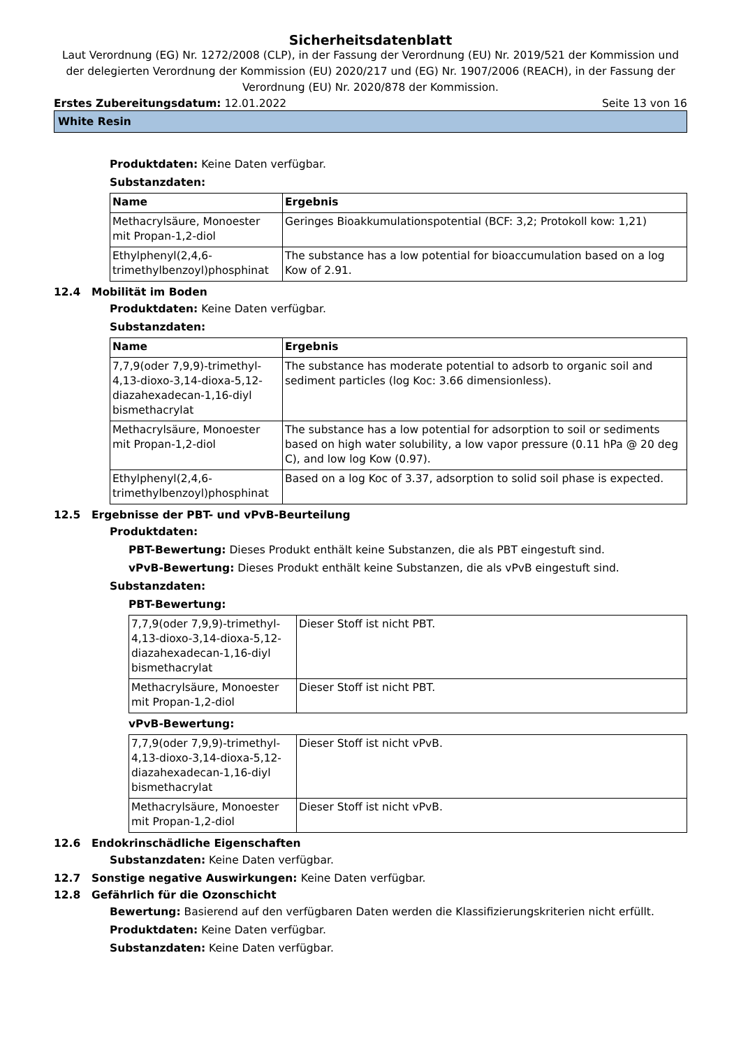Sicherheitsdatenblatt
Laut Verordnung (EG) Nr. 1272/2008 (CLP), in der Fassung der Verordnung (EU) Nr. 2019/521 der Kommission und der delegierten Verordnung der Kommission (EU) 2020/217 und (EG) Nr. 1907/2006 (REACH), in der Fassung der Verordnung (EU) Nr. 2020/878 der Kommission.
Erstes Zubereitungsdatum: 12.01.2022 Seite 13 von 16
White Resin
Produktdaten: Keine Daten verfügbar.
Substanzdaten:
| Name | Ergebnis |
| --- | --- |
| Methacrylsäure, Monoester mit Propan-1,2-diol | Geringes Bioakkumulationspotential (BCF: 3,2; Protokoll kow: 1,21) |
| Ethylphenyl(2,4,6-trimethylbenzoyl)phosphinat | The substance has a low potential for bioaccumulation based on a log Kow of 2.91. |
12.4 Mobilität im Boden
Produktdaten: Keine Daten verfügbar.
Substanzdaten:
| Name | Ergebnis |
| --- | --- |
| 7,7,9(oder 7,9,9)-trimethyl-4,13-dioxo-3,14-dioxa-5,12-diazahexadecan-1,16-diyl bismethacrylat | The substance has moderate potential to adsorb to organic soil and sediment particles (log Koc: 3.66 dimensionless). |
| Methacrylsäure, Monoester mit Propan-1,2-diol | The substance has a low potential for adsorption to soil or sediments based on high water solubility, a low vapor pressure (0.11 hPa @ 20 deg C), and low log Kow (0.97). |
| Ethylphenyl(2,4,6-trimethylbenzoyl)phosphinat | Based on a log Koc of 3.37, adsorption to solid soil phase is expected. |
12.5 Ergebnisse der PBT- und vPvB-Beurteilung
Produktdaten:
PBT-Bewertung: Dieses Produkt enthält keine Substanzen, die als PBT eingestuft sind.
vPvB-Bewertung: Dieses Produkt enthält keine Substanzen, die als vPvB eingestuft sind.
Substanzdaten:
PBT-Bewertung:
| 7,7,9(oder 7,9,9)-trimethyl-4,13-dioxo-3,14-dioxa-5,12-diazahexadecan-1,16-diyl bismethacrylat | Dieser Stoff ist nicht PBT. |
| Methacrylsäure, Monoester mit Propan-1,2-diol | Dieser Stoff ist nicht PBT. |
vPvB-Bewertung:
| 7,7,9(oder 7,9,9)-trimethyl-4,13-dioxo-3,14-dioxa-5,12-diazahexadecan-1,16-diyl bismethacrylat | Dieser Stoff ist nicht vPvB. |
| Methacrylsäure, Monoester mit Propan-1,2-diol | Dieser Stoff ist nicht vPvB. |
12.6 Endokrinschädliche Eigenschaften
Substanzdaten: Keine Daten verfügbar.
12.7 Sonstige negative Auswirkungen: Keine Daten verfügbar.
12.8 Gefährlich für die Ozonschicht
Bewertung: Basierend auf den verfügbaren Daten werden die Klassifizierungskriterien nicht erfüllt.
Produktdaten: Keine Daten verfügbar.
Substanzdaten: Keine Daten verfügbar.